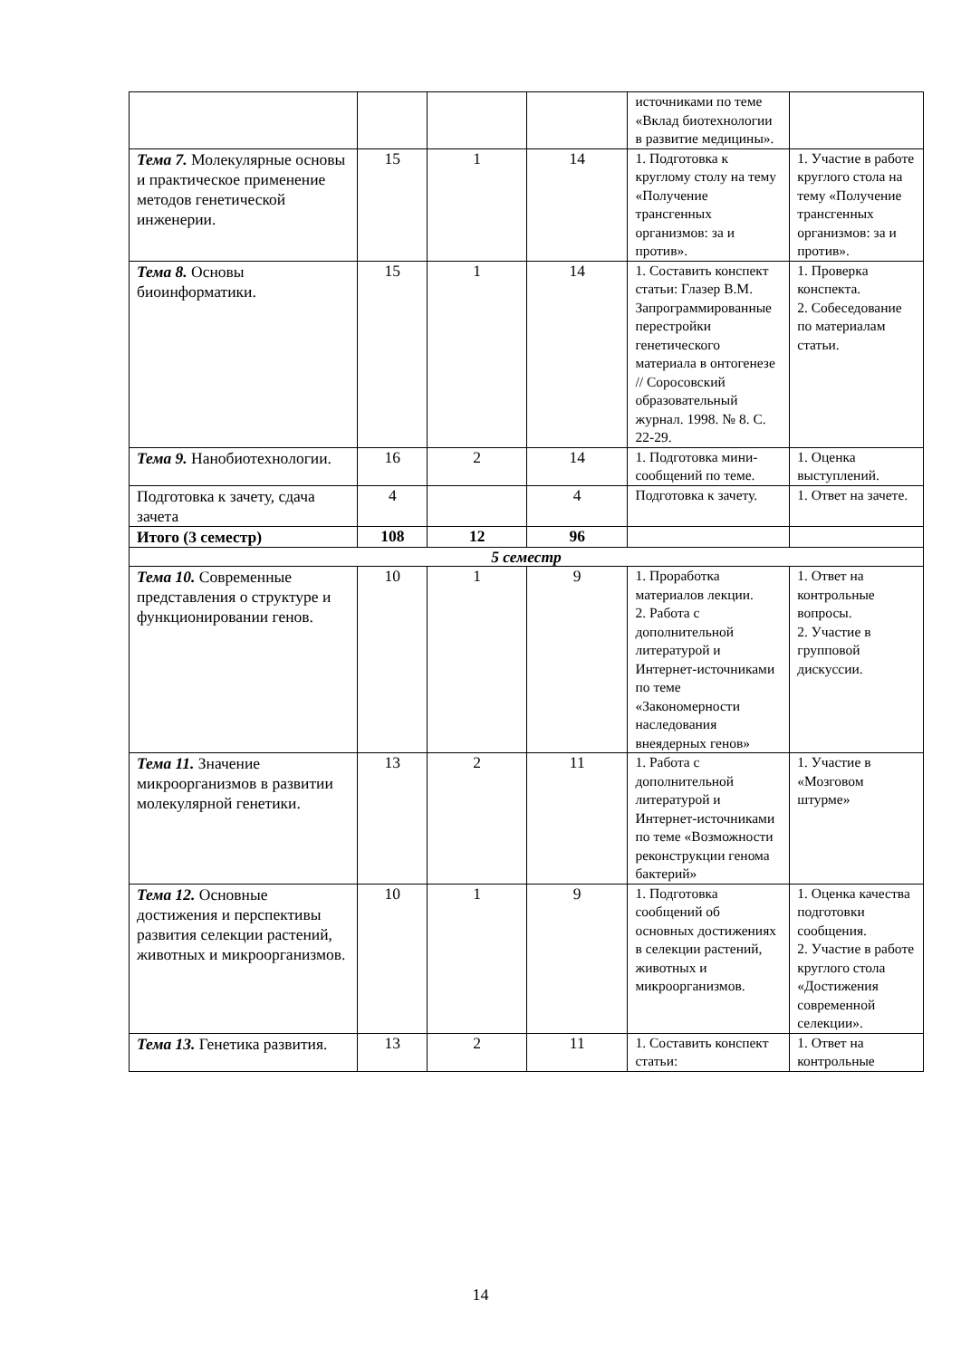| | | | | источниками по теме «Вклад биотехнологии в развитие медицины». | |
| Тема 7. Молекулярные основы и практическое применение методов генетической инженерии. | 15 | 1 | 14 | 1. Подготовка к круглому столу на тему «Получение трансгенных организмов: за и против». | 1. Участие в работе круглого стола на тему «Получение трансгенных организмов: за и против». |
| Тема 8. Основы биоинформатики. | 15 | 1 | 14 | 1. Составить конспект статьи: Глазер В.М. Запрограммированные перестройки генетического материала в онтогенезе // Соросовский образовательный журнал. 1998. № 8. С. 22-29. | 1. Проверка конспекта. 2. Собеседование по материалам статьи. |
| Тема 9. Нанобиотехнологии. | 16 | 2 | 14 | 1. Подготовка мини-сообщений по теме. | 1. Оценка выступлений. |
| Подготовка к зачету, сдача зачета | 4 | | 4 | Подготовка к зачету. | 1. Ответ на зачете. |
| Итого (3 семестр) | 108 | 12 | 96 | | |
| 5 семестр | | | | | |
| Тема 10. Современные представления о структуре и функционировании генов. | 10 | 1 | 9 | 1. Проработка материалов лекции. 2. Работа с дополнительной литературой и Интернет-источниками по теме «Закономерности наследования внеядерных генов» | 1. Ответ на контрольные вопросы. 2. Участие в групповой дискуссии. |
| Тема 11. Значение микроорганизмов в развитии молекулярной генетики. | 13 | 2 | 11 | 1. Работа с дополнительной литературой и Интернет-источниками по теме «Возможности реконструкции генома бактерий» | 1. Участие в «Мозговом штурме» |
| Тема 12. Основные достижения и перспективы развития селекции растений, животных и микроорганизмов. | 10 | 1 | 9 | 1. Подготовка сообщений об основных достижениях в селекции растений, животных и микроорганизмов. | 1. Оценка качества подготовки сообщения. 2. Участие в работе круглого стола «Достижения современной селекции». |
| Тема 13. Генетика развития. | 13 | 2 | 11 | 1. Составить конспект статьи: | 1. Ответ на контрольные |
14